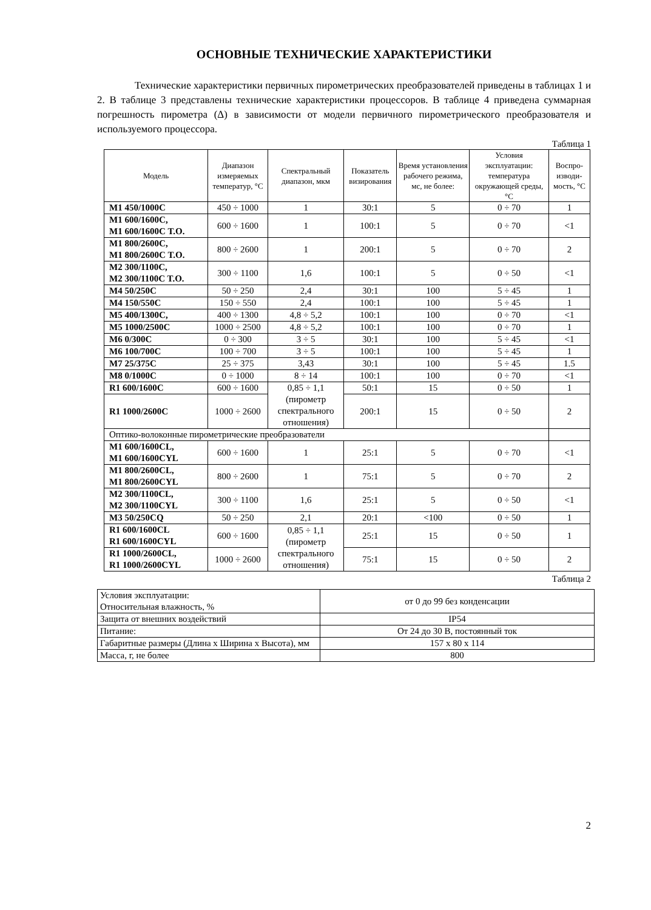ОСНОВНЫЕ ТЕХНИЧЕСКИЕ ХАРАКТЕРИСТИКИ
Технические характеристики первичных пирометрических преобразователей приведены в таблицах 1 и 2. В таблице 3 представлены технические характеристики процессоров. В таблице 4 приведена суммарная погрешность пирометра (Δ) в зависимости от модели первичного пирометрического преобразователя и используемого процессора.
Таблица 1
| Модель | Диапазон измеряемых температур, °С | Спектральный диапазон, мкм | Показатель визирования | Время установления рабочего режима, мс, не более: | Условия эксплуатации: температура окружающей среды, °С | Воспро-изводи-мость, °С |
| --- | --- | --- | --- | --- | --- | --- |
| M1 450/1000C | 450 ÷ 1000 | 1 | 30:1 | 5 | 0 ÷ 70 | 1 |
| M1 600/1600C, M1 600/1600C T.O. | 600 ÷ 1600 | 1 | 100:1 | 5 | 0 ÷ 70 | <1 |
| M1 800/2600C, M1 800/2600C T.O. | 800 ÷ 2600 | 1 | 200:1 | 5 | 0 ÷ 70 | 2 |
| M2 300/1100C, M2 300/1100C T.O. | 300 ÷ 1100 | 1,6 | 100:1 | 5 | 0 ÷ 50 | <1 |
| M4 50/250C | 50 ÷ 250 | 2,4 | 30:1 | 100 | 5 ÷ 45 | 1 |
| M4 150/550C | 150 ÷ 550 | 2,4 | 100:1 | 100 | 5 ÷ 45 | 1 |
| M5 400/1300C, | 400 ÷ 1300 | 4,8 ÷ 5,2 | 100:1 | 100 | 0 ÷ 70 | <1 |
| M5 1000/2500C | 1000 ÷ 2500 | 4,8 ÷ 5,2 | 100:1 | 100 | 0 ÷ 70 | 1 |
| M6 0/300C | 0 ÷ 300 | 3 ÷ 5 | 30:1 | 100 | 5 ÷ 45 | <1 |
| M6 100/700C | 100 ÷ 700 | 3 ÷ 5 | 100:1 | 100 | 5 ÷ 45 | 1 |
| M7 25/375C | 25 ÷ 375 | 3,43 | 30:1 | 100 | 5 ÷ 45 | 1.5 |
| M8 0/1000C | 0 ÷ 1000 | 8 ÷ 14 | 100:1 | 100 | 0 ÷ 70 | <1 |
| R1 600/1600C | 600 ÷ 1600 | 0,85 ÷ 1,1 (пирометр спектрального отношения) | 50:1 | 15 | 0 ÷ 50 | 1 |
| R1 1000/2600C | 1000 ÷ 2600 | | 200:1 | 15 | 0 ÷ 50 | 2 |
| Оптико-волоконные пирометрические преобразователи | | | | | | |
| M1 600/1600CL, M1 600/1600CYL | 600 ÷ 1600 | 1 | 25:1 | 5 | 0 ÷ 70 | <1 |
| M1 800/2600CL, M1 800/2600CYL | 800 ÷ 2600 | 1 | 75:1 | 5 | 0 ÷ 70 | 2 |
| M2 300/1100CL, M2 300/1100CYL | 300 ÷ 1100 | 1,6 | 25:1 | 5 | 0 ÷ 50 | <1 |
| M3 50/250CQ | 50 ÷ 250 | 2,1 | 20:1 | <100 | 0 ÷ 50 | 1 |
| R1 600/1600CL R1 600/1600CYL | 600 ÷ 1600 | 0,85 ÷ 1,1 (пирометр спектрального отношения) | 25:1 | 15 | 0 ÷ 50 | 1 |
| R1 1000/2600CL, R1 1000/2600CYL | 1000 ÷ 2600 | | 75:1 | 15 | 0 ÷ 50 | 2 |
Таблица 2
| Условия эксплуатации: Относительная влажность, % | от 0 до 99 без конденсации |
| Защита от внешних воздействий | IP54 |
| Питание: | От 24 до 30 В, постоянный ток |
| Габаритные размеры (Длина х Ширина х Высота), мм | 157 х 80 х 114 |
| Масса, г, не более | 800 |
2